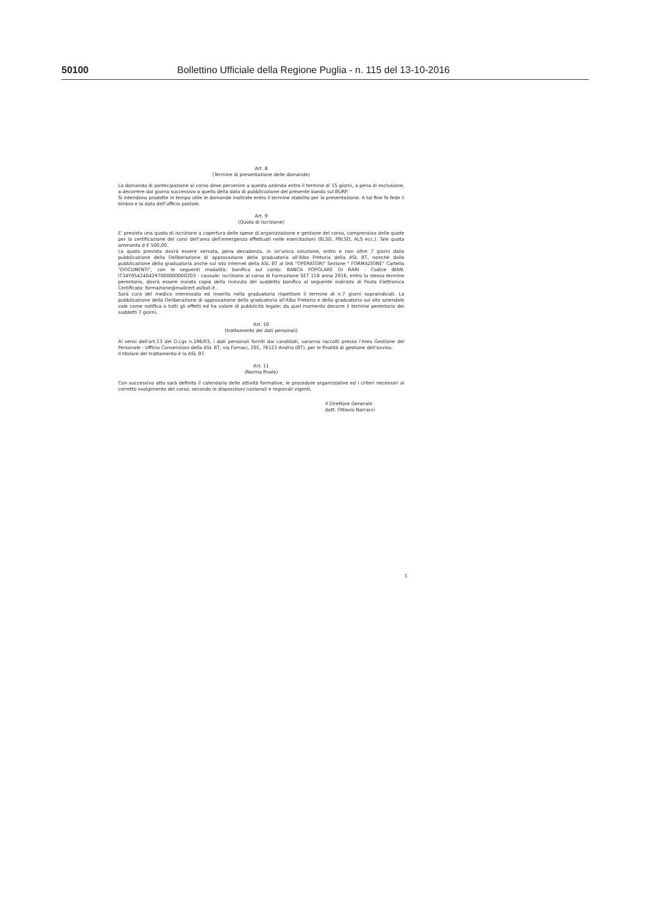50100 Bollettino Ufficiale della Regione Puglia - n. 115 del 13-10-2016
Art. 8
(Termine di presentazione delle domande)
La domanda di partecipazione al corso deve pervenire a questa azienda entro il termine di 15 giorni, a pena di esclusione, a decorrere dal giorno successivo a quello della data di pubblicazione del presente bando sul BURP.
Si intendono prodotte in tempo utile le domande inoltrate entro il termine stabilito per la presentazione. A tal fine fa fede il timbro e la data dell'ufficio postale.
Art. 9
(Quota di iscrizione)
E' prevista una quota di iscrizione a copertura delle spese di organizzazione e gestione del corso, comprensiva delle quote per la certificazione dei corsi dell'area dell'emergenza effettuati nelle esercitazioni (BLSD, PBLSD, ALS ecc.). Tale quota ammonta d € 500,00.
La quota prevista dovrà essere versata, pena decadenza, in un'unica soluzione, entro e non oltre 7 giorni dalla pubblicazione della Deliberazione di approvazione della graduatoria all'Albo Pretorio della ASL BT, nonché dalla pubblicazione della graduatoria anche sul sito internet della ASL BT al link "OPERATORI" Sezione " FORMAZIONE" Cartella "DOCUMENTI", con le seguenti modalità: bonifico sul conto: BANCA POPOLARE DI BARI - Codice IBAN: IT34Y0542404297000000000203 - causale: iscrizione al corso di Formazione SET 118 anno 2016, entro lo stesso termine perentorio, dovrà essere inviata copia della ricevuta del suddetto bonifico al seguente indirizzo di Posta Elettronica Certificata: formazione@mailcert.aslbat.it .
Sarà cura del medico interessato ed inserito nella graduatoria rispettare il termine di n.7 giorni sopraindicati. La pubblicazione della Deliberazione di approvazione della graduatoria all'Albo Pretorio e della graduatoria sul sito aziendale vale come notifica a tutti gli effetti ed ha valore di pubblicità legale; da quel momento decorre il termine perentorio dei suddetti 7 giorni.
Art. 10
(trattamento dei dati personali)
Ai sensi dell'art.13 del D.Lgs n.196/03, i dati personali forniti dai candidati, saranno raccolti presso l'Area Gestione del Personale - Ufficio Convenzioni della ASL BT, via Fornaci, 201, 76123 Andria (BT), per le finalità di gestione dell'avviso.
Il titolare del trattamento è la ASL BT.
Art. 11
(Norma finale)
Con successivo atto sarà definito il calendario delle attività formative, le procedure organizzative ed i criteri necessari al corretto svolgimento del corso, secondo le disposizioni nazionali e regionali vigenti.
Il Direttore Generale
dott. Ottavio Narracci
3